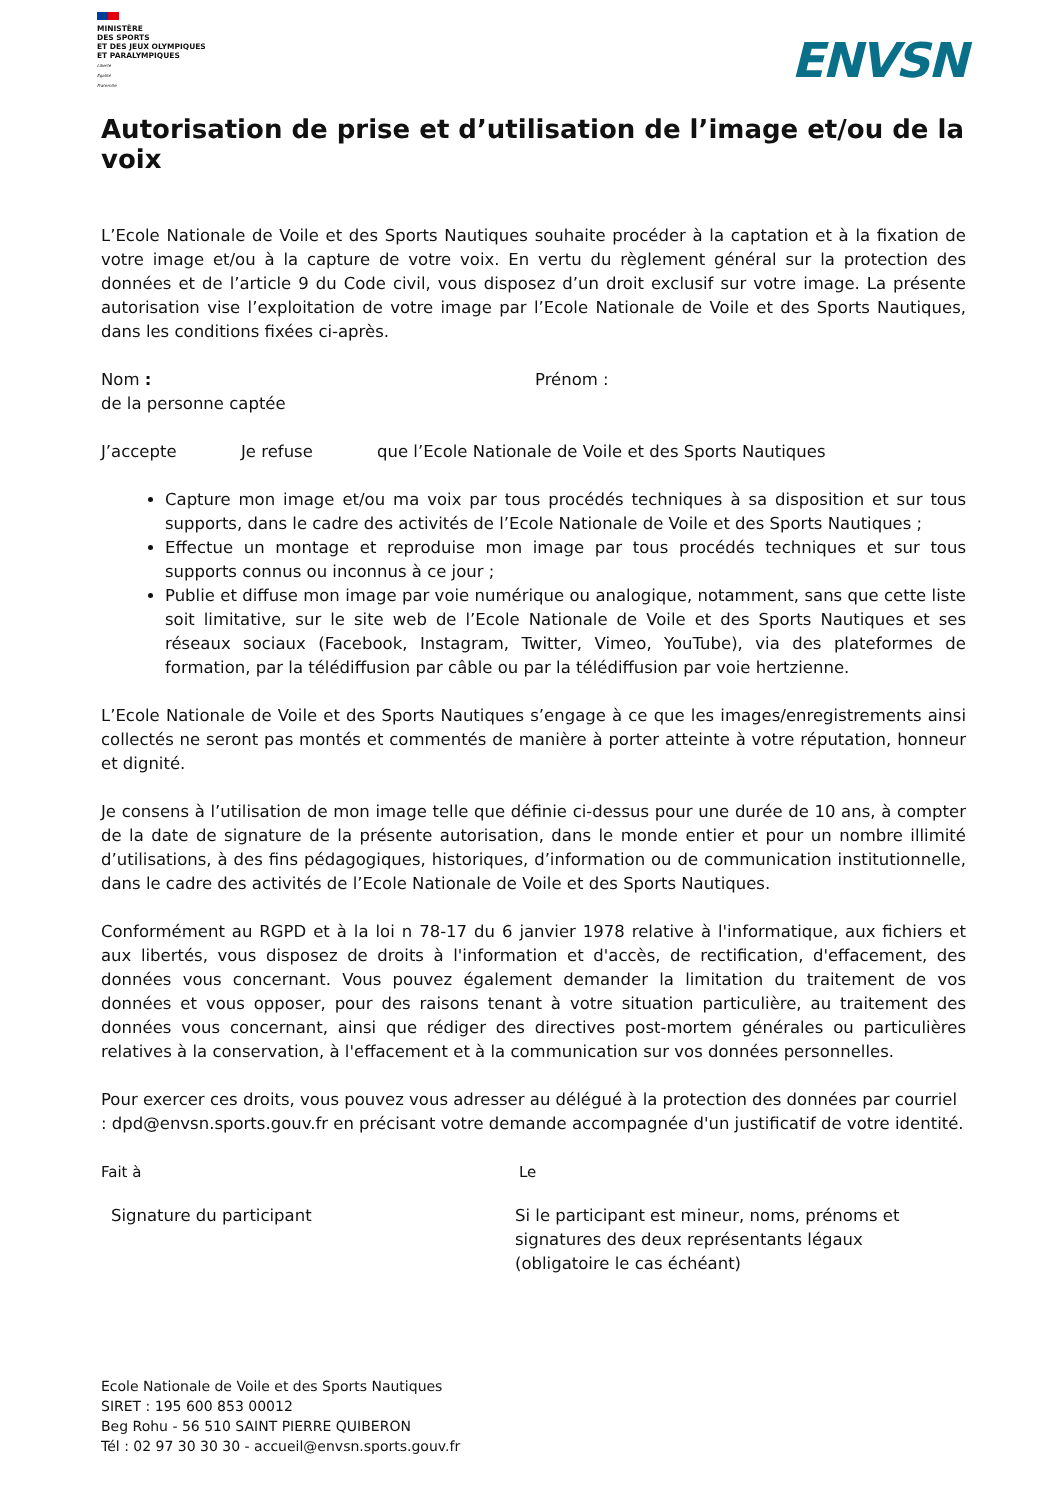MINISTÈRE
DES SPORTS
ET DES JEUX OLYMPIQUES
ET PARALYMPIQUES
Liberté
Égalité
Fraternité
ENVSN
Autorisation de prise et d’utilisation de l’image et/ou de la voix
L’Ecole Nationale de Voile et des Sports Nautiques souhaite procéder à la captation et à la fixation de votre image et/ou à la capture de votre voix. En vertu du règlement général sur la protection des données et de l’article 9 du Code civil, vous disposez d’un droit exclusif sur votre image. La présente autorisation vise l’exploitation de votre image par l’Ecole Nationale de Voile et des Sports Nautiques, dans les conditions fixées ci-après.
Nom : Prénom :
de la personne captée
J’accepte Je refuse que l’Ecole Nationale de Voile et des Sports Nautiques
Capture mon image et/ou ma voix par tous procédés techniques à sa disposition et sur tous supports, dans le cadre des activités de l’Ecole Nationale de Voile et des Sports Nautiques ;
Effectue un montage et reproduise mon image par tous procédés techniques et sur tous supports connus ou inconnus à ce jour ;
Publie et diffuse mon image par voie numérique ou analogique, notamment, sans que cette liste soit limitative, sur le site web de l’Ecole Nationale de Voile et des Sports Nautiques et ses réseaux sociaux (Facebook, Instagram, Twitter, Vimeo, YouTube), via des plateformes de formation, par la télédiffusion par câble ou par la télédiffusion par voie hertzienne.
L’Ecole Nationale de Voile et des Sports Nautiques s’engage à ce que les images/enregistrements ainsi collectés ne seront pas montés et commentés de manière à porter atteinte à votre réputation, honneur et dignité.
Je consens à l’utilisation de mon image telle que définie ci-dessus pour une durée de 10 ans, à compter de la date de signature de la présente autorisation, dans le monde entier et pour un nombre illimité d’utilisations, à des fins pédagogiques, historiques, d’information ou de communication institutionnelle, dans le cadre des activités de l’Ecole Nationale de Voile et des Sports Nautiques.
Conformément au RGPD et à la loi n 78-17 du 6 janvier 1978 relative à l'informatique, aux fichiers et aux libertés, vous disposez de droits à l'information et d'accès, de rectification, d'effacement, des données vous concernant. Vous pouvez également demander la limitation du traitement de vos données et vous opposer, pour des raisons tenant à votre situation particulière, au traitement des données vous concernant, ainsi que rédiger des directives post-mortem générales ou particulières relatives à la conservation, à l'effacement et à la communication sur vos données personnelles.
Pour exercer ces droits, vous pouvez vous adresser au délégué à la protection des données par courriel : dpd@envsn.sports.gouv.fr en précisant votre demande accompagnée d'un justificatif de votre identité.
Fait à Le
Signature du participant Si le participant est mineur, noms, prénoms et
signatures des deux représentants légaux
(obligatoire le cas échéant)
Ecole Nationale de Voile et des Sports Nautiques
SIRET : 195 600 853 00012
Beg Rohu - 56 510 SAINT PIERRE QUIBERON
Tél : 02 97 30 30 30 - accueil@envsn.sports.gouv.fr